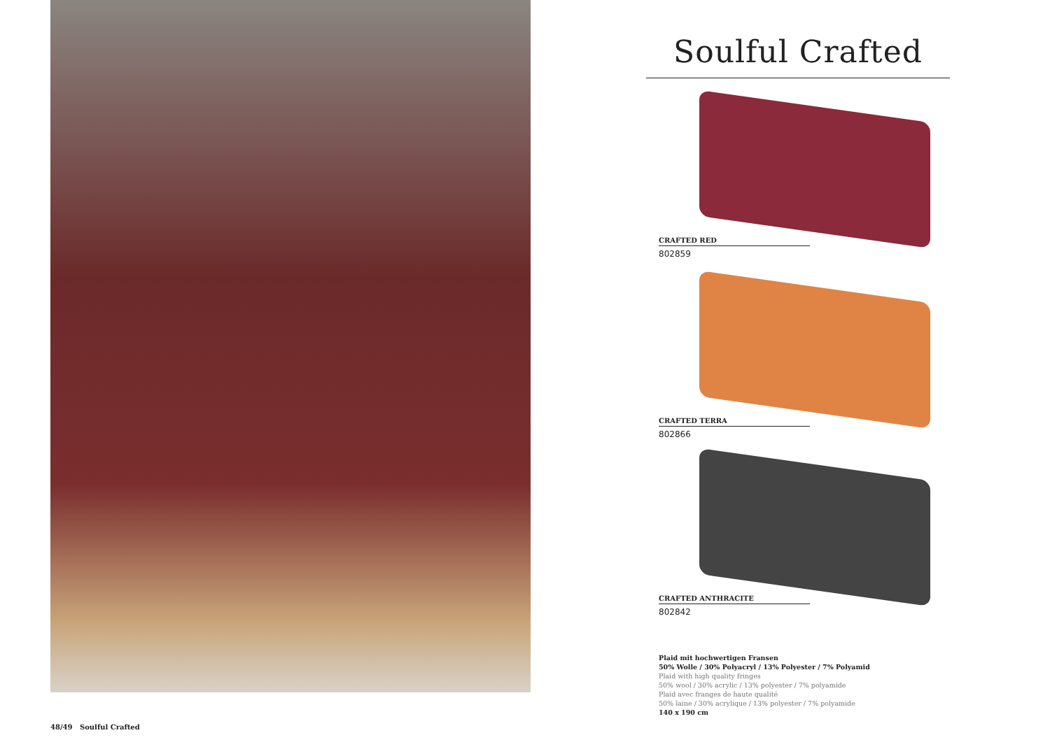Soulful Crafted
CRAFTED RED
802859
CRAFTED TERRA
802866
CRAFTED ANTHRACITE
802842
Plaid mit hochwertigen Fransen
50% Wolle / 30% Polyacryl / 13% Polyester / 7% Polyamid
Plaid with high quality fringes
50% wool / 30% acrylic / 13% polyester / 7% polyamide
Plaid avec franges de haute qualité
50% laine / 30% acrylique / 13% polyester / 7% polyamide
140 x 190 cm
48/49 Soulful Crafted